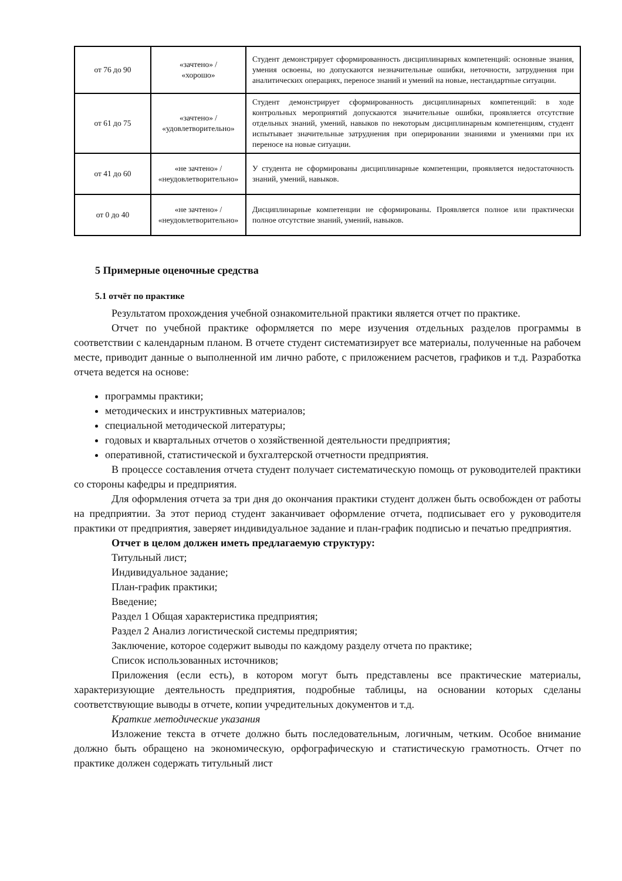| от 76 до 90 | «зачтено» / «хорошо» | Студент демонстрирует сформированность дисциплинарных компетенций: основные знания, умения освоены, но допускаются незначительные ошибки, неточности, затруднения при аналитических операциях, переносе знаний и умений на новые, нестандартные ситуации. |
| от 61 до 75 | «зачтено» / «удовлетворительно» | Студент демонстрирует сформированность дисциплинарных компетенций: в ходе контрольных мероприятий допускаются значительные ошибки, проявляется отсутствие отдельных знаний, умений, навыков по некоторым дисциплинарным компетенциям, студент испытывает значительные затруднения при оперировании знаниями и умениями при их переносе на новые ситуации. |
| от 41 до 60 | «не зачтено» / «неудовлетворительно» | У студента не сформированы дисциплинарные компетенции, проявляется недостаточность знаний, умений, навыков. |
| от 0 до 40 | «не зачтено» / «неудовлетворительно» | Дисциплинарные компетенции не сформированы. Проявляется полное или практически полное отсутствие знаний, умений, навыков. |
5 Примерные оценочные средства
5.1 отчёт по практике
Результатом прохождения учебной ознакомительной практики является отчет по практике.
Отчет по учебной практике оформляется по мере изучения отдельных разделов программы в соответствии с календарным планом. В отчете студент систематизирует все материалы, полученные на рабочем месте, приводит данные о выполненной им лично работе, с приложением расчетов, графиков и т.д. Разработка отчета ведется на основе:
программы практики;
методических и инструктивных материалов;
специальной методической литературы;
годовых и квартальных отчетов о хозяйственной деятельности предприятия;
оперативной, статистической и бухгалтерской отчетности предприятия.
В процессе составления отчета студент получает систематическую помощь от руководителей практики со стороны кафедры и предприятия.
Для оформления отчета за три дня до окончания практики студент должен быть освобожден от работы на предприятии. За этот период студент заканчивает оформление отчета, подписывает его у руководителя практики от предприятия, заверяет индивидуальное задание и план-график подписью и печатью предприятия.
Отчет в целом должен иметь предлагаемую структуру:
Титульный лист;
Индивидуальное задание;
План-график практики;
Введение;
Раздел 1 Общая характеристика предприятия;
Раздел 2 Анализ логистической системы предприятия;
Заключение, которое содержит выводы по каждому разделу отчета по практике;
Список использованных источников;
Приложения (если есть), в котором могут быть представлены все практические материалы, характеризующие деятельность предприятия, подробные таблицы, на основании которых сделаны соответствующие выводы в отчете, копии учредительных документов и т.д.
Краткие методические указания
Изложение текста в отчете должно быть последовательным, логичным, четким. Особое внимание должно быть обращено на экономическую, орфографическую и статистическую грамотность. Отчет по практике должен содержать титульный лист